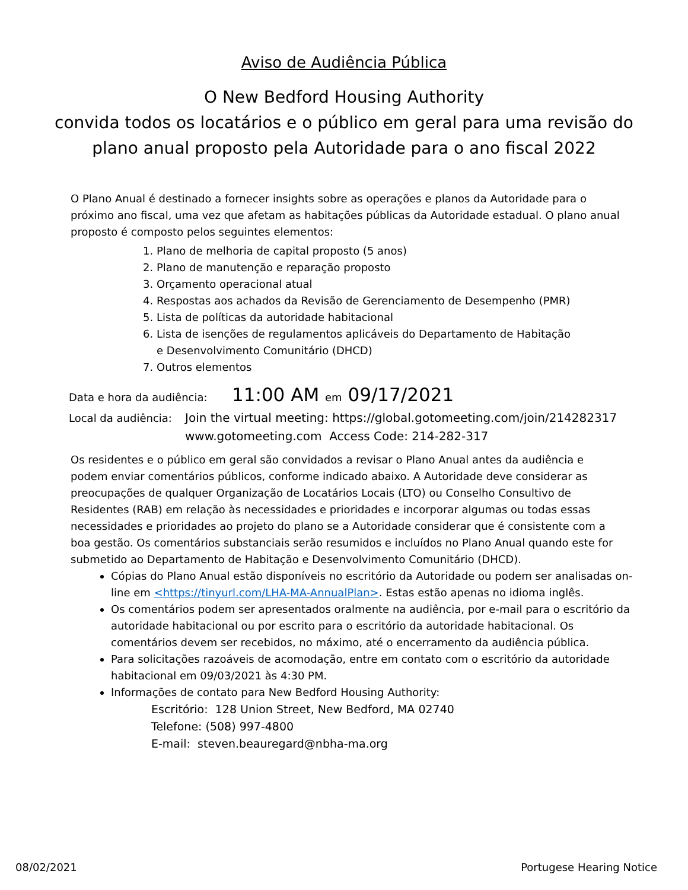Aviso de Audiência Pública
O New Bedford Housing Authority
convida todos os locatários e o público em geral para uma revisão do
plano anual proposto pela Autoridade para o ano fiscal 2022
O Plano Anual é destinado a fornecer insights sobre as operações e planos da Autoridade para o próximo ano fiscal, uma vez que afetam as habitações públicas da Autoridade estadual. O plano anual proposto é composto pelos seguintes elementos:
1. Plano de melhoria de capital proposto (5 anos)
2. Plano de manutenção e reparação proposto
3. Orçamento operacional atual
4. Respostas aos achados da Revisão de Gerenciamento de Desempenho (PMR)
5. Lista de políticas da autoridade habitacional
6. Lista de isenções de regulamentos aplicáveis do Departamento de Habitação e Desenvolvimento Comunitário (DHCD)
7. Outros elementos
Data e hora da audiência: 11:00 AM em 09/17/2021
Local da audiência: Join the virtual meeting: https://global.gotomeeting.com/join/214282317
www.gotomeeting.com Access Code: 214-282-317
Os residentes e o público em geral são convidados a revisar o Plano Anual antes da audiência e podem enviar comentários públicos, conforme indicado abaixo. A Autoridade deve considerar as preocupações de qualquer Organização de Locatários Locais (LTO) ou Conselho Consultivo de Residentes (RAB) em relação às necessidades e prioridades e incorporar algumas ou todas essas necessidades e prioridades ao projeto do plano se a Autoridade considerar que é consistente com a boa gestão. Os comentários substanciais serão resumidos e incluídos no Plano Anual quando este for submetido ao Departamento de Habitação e Desenvolvimento Comunitário (DHCD).
Cópias do Plano Anual estão disponíveis no escritório da Autoridade ou podem ser analisadas on-line em <https://tinyurl.com/LHA-MA-AnnualPlan>. Estas estão apenas no idioma inglês.
Os comentários podem ser apresentados oralmente na audiência, por e-mail para o escritório da autoridade habitacional ou por escrito para o escritório da autoridade habitacional. Os comentários devem ser recebidos, no máximo, até o encerramento da audiência pública.
Para solicitações razoáveis de acomodação, entre em contato com o escritório da autoridade habitacional em 09/03/2021 às 4:30 PM.
Informações de contato para New Bedford Housing Authority:
Escritório: 128 Union Street, New Bedford, MA 02740
Telefone: (508) 997-4800
E-mail: steven.beauregard@nbha-ma.org
08/02/2021 Portugese Hearing Notice